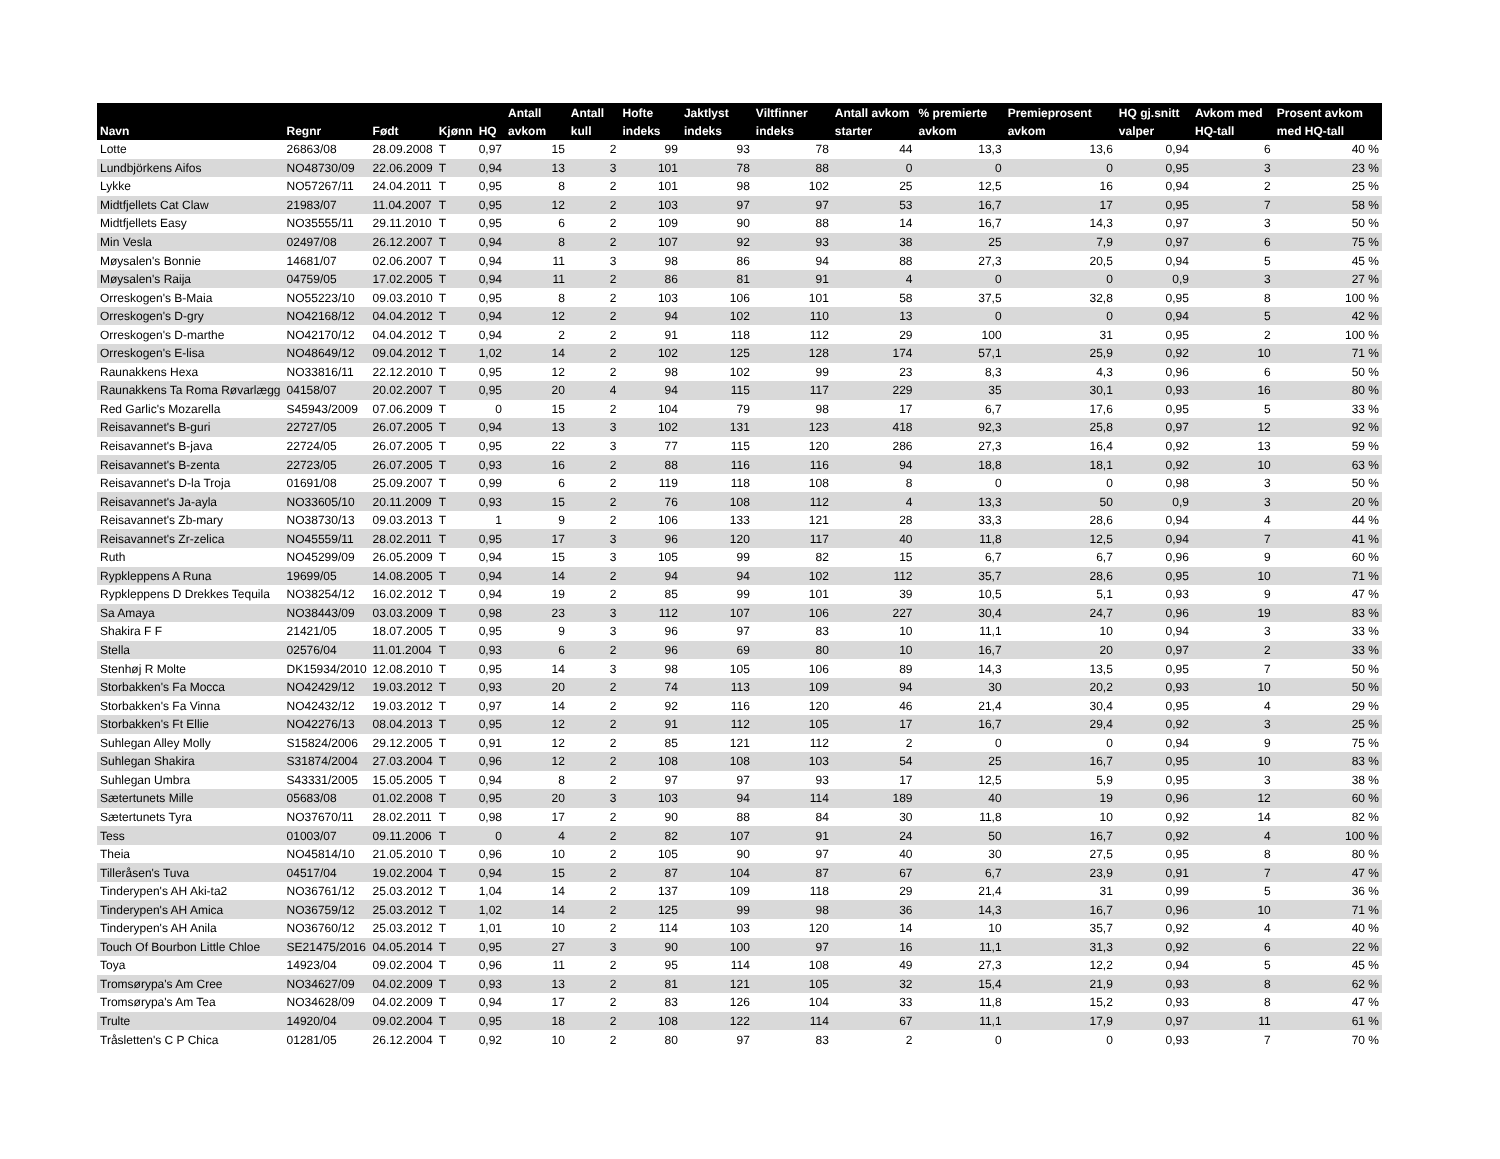| Navn | Regnr | Født | Kjønn | HQ | Antall avkom | Antall kull | Hofte indeks | Jaktlyst indeks | Viltfinner indeks | Antall avkom starter | % premierte avkom | Premieprosent avkom | HQ gj.snitt valper | Avkom med HQ-tall | Prosent avkom med HQ-tall |
| --- | --- | --- | --- | --- | --- | --- | --- | --- | --- | --- | --- | --- | --- | --- | --- |
| Lotte | 26863/08 | 28.09.2008 | T | 0,97 | 15 | 2 | 99 | 93 | 78 | 44 | 13,3 | 13,6 | 0,94 | 6 | 40 % |
| Lundbjörkens Aifos | NO48730/09 | 22.06.2009 | T | 0,94 | 13 | 3 | 101 | 78 | 88 | 0 | 0 | 0 | 0,95 | 3 | 23 % |
| Lykke | NO57267/11 | 24.04.2011 | T | 0,95 | 8 | 2 | 101 | 98 | 102 | 25 | 12,5 | 16 | 0,94 | 2 | 25 % |
| Midtfjellets Cat Claw | 21983/07 | 11.04.2007 | T | 0,95 | 12 | 2 | 103 | 97 | 97 | 53 | 16,7 | 17 | 0,95 | 7 | 58 % |
| Midtfjellets Easy | NO35555/11 | 29.11.2010 | T | 0,95 | 6 | 2 | 109 | 90 | 88 | 14 | 16,7 | 14,3 | 0,97 | 3 | 50 % |
| Min Vesla | 02497/08 | 26.12.2007 | T | 0,94 | 8 | 2 | 107 | 92 | 93 | 38 | 25 | 7,9 | 0,97 | 6 | 75 % |
| Møysalen's Bonnie | 14681/07 | 02.06.2007 | T | 0,94 | 11 | 3 | 98 | 86 | 94 | 88 | 27,3 | 20,5 | 0,94 | 5 | 45 % |
| Møysalen's Raija | 04759/05 | 17.02.2005 | T | 0,94 | 11 | 2 | 86 | 81 | 91 | 4 | 0 | 0 | 0,9 | 3 | 27 % |
| Orreskogen's B-Maia | NO55223/10 | 09.03.2010 | T | 0,95 | 8 | 2 | 103 | 106 | 101 | 58 | 37,5 | 32,8 | 0,95 | 8 | 100 % |
| Orreskogen's D-gry | NO42168/12 | 04.04.2012 | T | 0,94 | 12 | 2 | 94 | 102 | 110 | 13 | 0 | 0 | 0,94 | 5 | 42 % |
| Orreskogen's D-marthe | NO42170/12 | 04.04.2012 | T | 0,94 | 2 | 2 | 91 | 118 | 112 | 29 | 100 | 31 | 0,95 | 2 | 100 % |
| Orreskogen's E-lisa | NO48649/12 | 09.04.2012 | T | 1,02 | 14 | 2 | 102 | 125 | 128 | 174 | 57,1 | 25,9 | 0,92 | 10 | 71 % |
| Raunakkens Hexa | NO33816/11 | 22.12.2010 | T | 0,95 | 12 | 2 | 98 | 102 | 99 | 23 | 8,3 | 4,3 | 0,96 | 6 | 50 % |
| Raunakkens Ta Roma Røvarlægg | 04158/07 | 20.02.2007 | T | 0,95 | 20 | 4 | 94 | 115 | 117 | 229 | 35 | 30,1 | 0,93 | 16 | 80 % |
| Red Garlic's Mozarella | S45943/2009 | 07.06.2009 | T | 0 | 15 | 2 | 104 | 79 | 98 | 17 | 6,7 | 17,6 | 0,95 | 5 | 33 % |
| Reisavannet's B-guri | 22727/05 | 26.07.2005 | T | 0,94 | 13 | 3 | 102 | 131 | 123 | 418 | 92,3 | 25,8 | 0,97 | 12 | 92 % |
| Reisavannet's B-java | 22724/05 | 26.07.2005 | T | 0,95 | 22 | 3 | 77 | 115 | 120 | 286 | 27,3 | 16,4 | 0,92 | 13 | 59 % |
| Reisavannet's B-zenta | 22723/05 | 26.07.2005 | T | 0,93 | 16 | 2 | 88 | 116 | 116 | 94 | 18,8 | 18,1 | 0,92 | 10 | 63 % |
| Reisavannet's D-la Troja | 01691/08 | 25.09.2007 | T | 0,99 | 6 | 2 | 119 | 118 | 108 | 8 | 0 | 0 | 0,98 | 3 | 50 % |
| Reisavannet's Ja-ayla | NO33605/10 | 20.11.2009 | T | 0,93 | 15 | 2 | 76 | 108 | 112 | 4 | 13,3 | 50 | 0,9 | 3 | 20 % |
| Reisavannet's Zb-mary | NO38730/13 | 09.03.2013 | T | 1 | 9 | 2 | 106 | 133 | 121 | 28 | 33,3 | 28,6 | 0,94 | 4 | 44 % |
| Reisavannet's Zr-zelica | NO45559/11 | 28.02.2011 | T | 0,95 | 17 | 3 | 96 | 120 | 117 | 40 | 11,8 | 12,5 | 0,94 | 7 | 41 % |
| Ruth | NO45299/09 | 26.05.2009 | T | 0,94 | 15 | 3 | 105 | 99 | 82 | 15 | 6,7 | 6,7 | 0,96 | 9 | 60 % |
| Rypkleppens A Runa | 19699/05 | 14.08.2005 | T | 0,94 | 14 | 2 | 94 | 94 | 102 | 112 | 35,7 | 28,6 | 0,95 | 10 | 71 % |
| Rypkleppens D Drekkes Tequila | NO38254/12 | 16.02.2012 | T | 0,94 | 19 | 2 | 85 | 99 | 101 | 39 | 10,5 | 5,1 | 0,93 | 9 | 47 % |
| Sa Amaya | NO38443/09 | 03.03.2009 | T | 0,98 | 23 | 3 | 112 | 107 | 106 | 227 | 30,4 | 24,7 | 0,96 | 19 | 83 % |
| Shakira F F | 21421/05 | 18.07.2005 | T | 0,95 | 9 | 3 | 96 | 97 | 83 | 10 | 11,1 | 10 | 0,94 | 3 | 33 % |
| Stella | 02576/04 | 11.01.2004 | T | 0,93 | 6 | 2 | 96 | 69 | 80 | 10 | 16,7 | 20 | 0,97 | 2 | 33 % |
| Stenhøj R Molte | DK15934/2010 | 12.08.2010 | T | 0,95 | 14 | 3 | 98 | 105 | 106 | 89 | 14,3 | 13,5 | 0,95 | 7 | 50 % |
| Storbakken's Fa Mocca | NO42429/12 | 19.03.2012 | T | 0,93 | 20 | 2 | 74 | 113 | 109 | 94 | 30 | 20,2 | 0,93 | 10 | 50 % |
| Storbakken's Fa Vinna | NO42432/12 | 19.03.2012 | T | 0,97 | 14 | 2 | 92 | 116 | 120 | 46 | 21,4 | 30,4 | 0,95 | 4 | 29 % |
| Storbakken's Ft Ellie | NO42276/13 | 08.04.2013 | T | 0,95 | 12 | 2 | 91 | 112 | 105 | 17 | 16,7 | 29,4 | 0,92 | 3 | 25 % |
| Suhlegan Alley Molly | S15824/2006 | 29.12.2005 | T | 0,91 | 12 | 2 | 85 | 121 | 112 | 2 | 0 | 0 | 0,94 | 9 | 75 % |
| Suhlegan Shakira | S31874/2004 | 27.03.2004 | T | 0,96 | 12 | 2 | 108 | 108 | 103 | 54 | 25 | 16,7 | 0,95 | 10 | 83 % |
| Suhlegan Umbra | S43331/2005 | 15.05.2005 | T | 0,94 | 8 | 2 | 97 | 97 | 93 | 17 | 12,5 | 5,9 | 0,95 | 3 | 38 % |
| Sætertunets Mille | 05683/08 | 01.02.2008 | T | 0,95 | 20 | 3 | 103 | 94 | 114 | 189 | 40 | 19 | 0,96 | 12 | 60 % |
| Sætertunets Tyra | NO37670/11 | 28.02.2011 | T | 0,98 | 17 | 2 | 90 | 88 | 84 | 30 | 11,8 | 10 | 0,92 | 14 | 82 % |
| Tess | 01003/07 | 09.11.2006 | T | 0 | 4 | 2 | 82 | 107 | 91 | 24 | 50 | 16,7 | 0,92 | 4 | 100 % |
| Theia | NO45814/10 | 21.05.2010 | T | 0,96 | 10 | 2 | 105 | 90 | 97 | 40 | 30 | 27,5 | 0,95 | 8 | 80 % |
| Tilleråsen's Tuva | 04517/04 | 19.02.2004 | T | 0,94 | 15 | 2 | 87 | 104 | 87 | 67 | 6,7 | 23,9 | 0,91 | 7 | 47 % |
| Tinderypen's AH Aki-ta2 | NO36761/12 | 25.03.2012 | T | 1,04 | 14 | 2 | 137 | 109 | 118 | 29 | 21,4 | 31 | 0,99 | 5 | 36 % |
| Tinderypen's AH Amica | NO36759/12 | 25.03.2012 | T | 1,02 | 14 | 2 | 125 | 99 | 98 | 36 | 14,3 | 16,7 | 0,96 | 10 | 71 % |
| Tinderypen's AH Anila | NO36760/12 | 25.03.2012 | T | 1,01 | 10 | 2 | 114 | 103 | 120 | 14 | 10 | 35,7 | 0,92 | 4 | 40 % |
| Touch Of Bourbon Little Chloe | SE21475/2016 | 04.05.2014 | T | 0,95 | 27 | 3 | 90 | 100 | 97 | 16 | 11,1 | 31,3 | 0,92 | 6 | 22 % |
| Toya | 14923/04 | 09.02.2004 | T | 0,96 | 11 | 2 | 95 | 114 | 108 | 49 | 27,3 | 12,2 | 0,94 | 5 | 45 % |
| Tromsørypa's Am Cree | NO34627/09 | 04.02.2009 | T | 0,93 | 13 | 2 | 81 | 121 | 105 | 32 | 15,4 | 21,9 | 0,93 | 8 | 62 % |
| Tromsørypa's Am Tea | NO34628/09 | 04.02.2009 | T | 0,94 | 17 | 2 | 83 | 126 | 104 | 33 | 11,8 | 15,2 | 0,93 | 8 | 47 % |
| Trulte | 14920/04 | 09.02.2004 | T | 0,95 | 18 | 2 | 108 | 122 | 114 | 67 | 11,1 | 17,9 | 0,97 | 11 | 61 % |
| Tråsletten's C P Chica | 01281/05 | 26.12.2004 | T | 0,92 | 10 | 2 | 80 | 97 | 83 | 2 | 0 | 0 | 0,93 | 7 | 70 % |